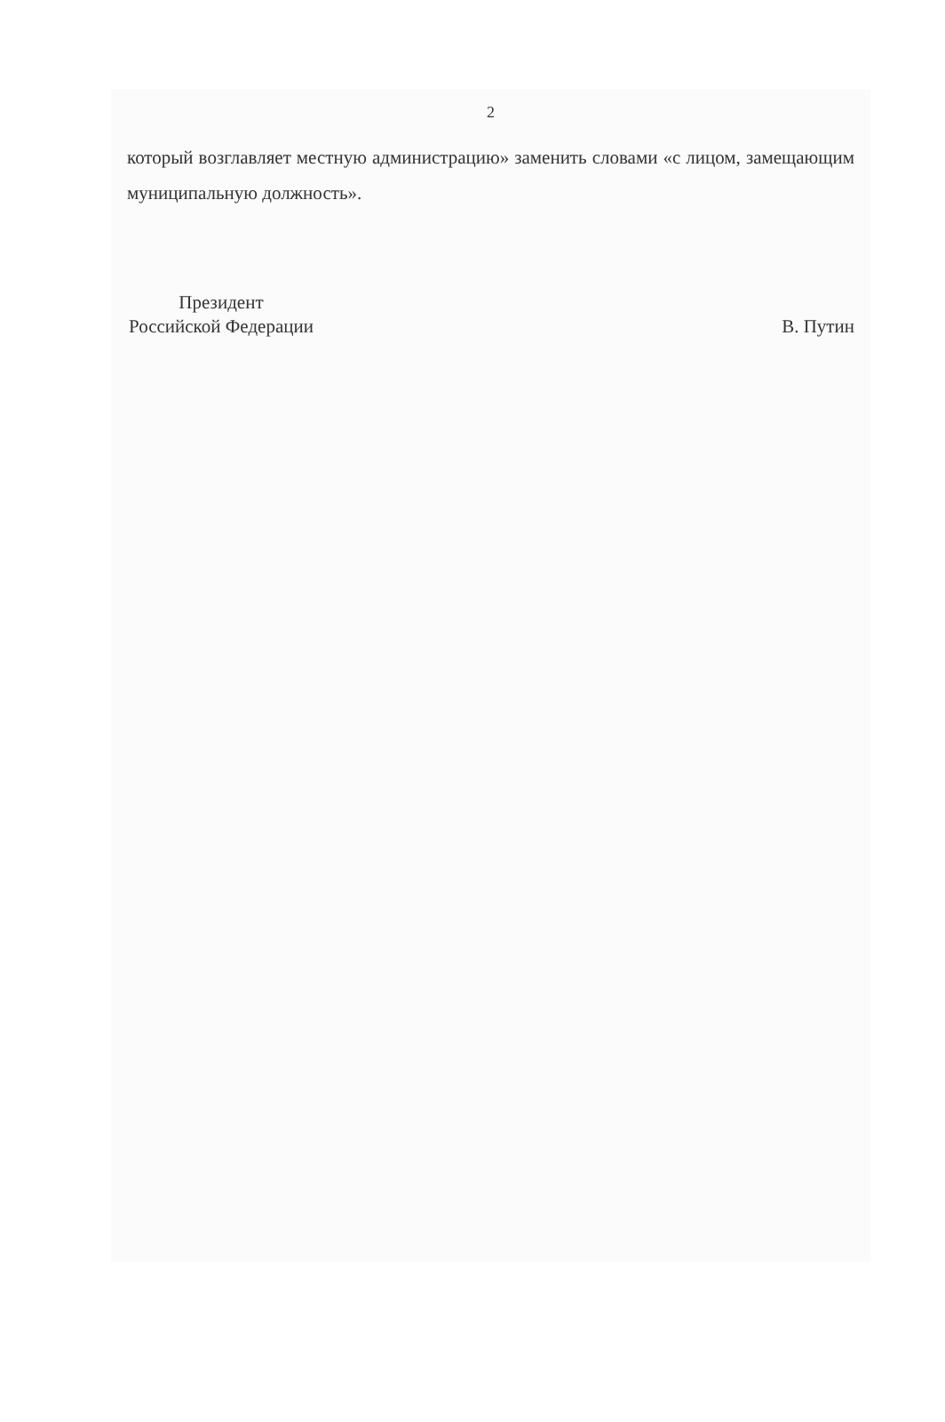2
который возглавляет местную администрацию» заменить словами «с лицом, замещающим муниципальную должность».
Президент
Российской Федерации
В. Путин